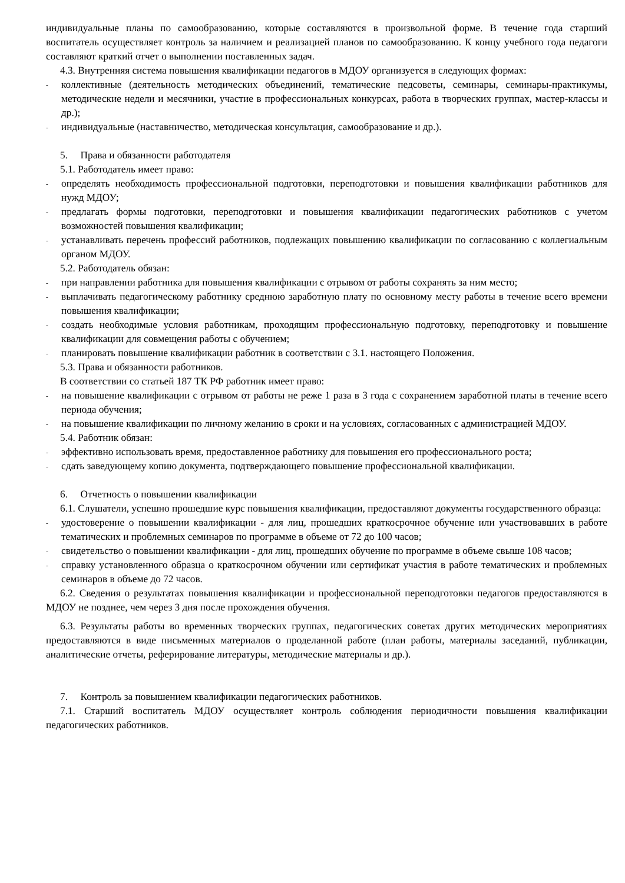индивидуальные планы по самообразованию, которые составляются в произвольной форме. В течение года старший воспитатель осуществляет контроль за наличием и реализацией планов по самообразованию. К концу учебного года педагоги составляют краткий отчет о выполнении поставленных задач.
4.3. Внутренняя система повышения квалификации педагогов в МДОУ организуется в следующих формах:
- коллективные (деятельность методических объединений, тематические педсоветы, семинары, семинары-практикумы, методические недели и месячники, участие в профессиональных конкурсах, работа в творческих группах, мастер-классы и др.);
- индивидуальные (наставничество, методическая консультация, самообразование и др.).
5. Права и обязанности работодателя
5.1. Работодатель имеет право:
- определять необходимость профессиональной подготовки, переподготовки и повышения квалификации работников для нужд МДОУ;
- предлагать формы подготовки, переподготовки и повышения квалификации педагогических работников с учетом возможностей повышения квалификации;
- устанавливать перечень профессий работников, подлежащих повышению квалификации по согласованию с коллегиальным органом МДОУ.
5.2. Работодатель обязан:
- при направлении работника для повышения квалификации с отрывом от работы сохранять за ним место;
- выплачивать педагогическому работнику среднюю заработную плату по основному месту работы в течение всего времени повышения квалификации;
- создать необходимые условия работникам, проходящим профессиональную подготовку, переподготовку и повышение квалификации для совмещения работы с обучением;
- планировать повышение квалификации работник в соответствии с 3.1. настоящего Положения.
5.3. Права и обязанности работников.
В соответствии со статьей 187 ТК РФ работник имеет право:
- на повышение квалификации с отрывом от работы не реже 1 раза в 3 года с сохранением заработной платы в течение всего периода обучения;
- на повышение квалификации по личному желанию в сроки и на условиях, согласованных с администрацией МДОУ.
5.4. Работник обязан:
- эффективно использовать время, предоставленное работнику для повышения его профессионального роста;
- сдать заведующему копию документа, подтверждающего повышение профессиональной квалификации.
6. Отчетность о повышении квалификации
6.1. Слушатели, успешно прошедшие курс повышения квалификации, предоставляют документы государственного образца:
- удостоверение о повышении квалификации - для лиц, прошедших краткосрочное обучение или участвовавших в работе тематических и проблемных семинаров по программе в объеме от 72 до 100 часов;
- свидетельство о повышении квалификации - для лиц, прошедших обучение по программе в объеме свыше 108 часов;
- справку установленного образца о краткосрочном обучении или сертификат участия в работе тематических и проблемных семинаров в объеме до 72 часов.
6.2. Сведения о результатах повышения квалификации и профессиональной переподготовки педагогов предоставляются в МДОУ не позднее, чем через 3 дня после прохождения обучения.
6.3. Результаты работы во временных творческих группах, педагогических советах других методических мероприятиях предоставляются в виде письменных материалов о проделанной работе (план работы, материалы заседаний, публикации, аналитические отчеты, реферирование литературы, методические материалы и др.).
7. Контроль за повышением квалификации педагогических работников.
7.1. Старший воспитатель МДОУ осуществляет контроль соблюдения периодичности повышения квалификации педагогических работников.